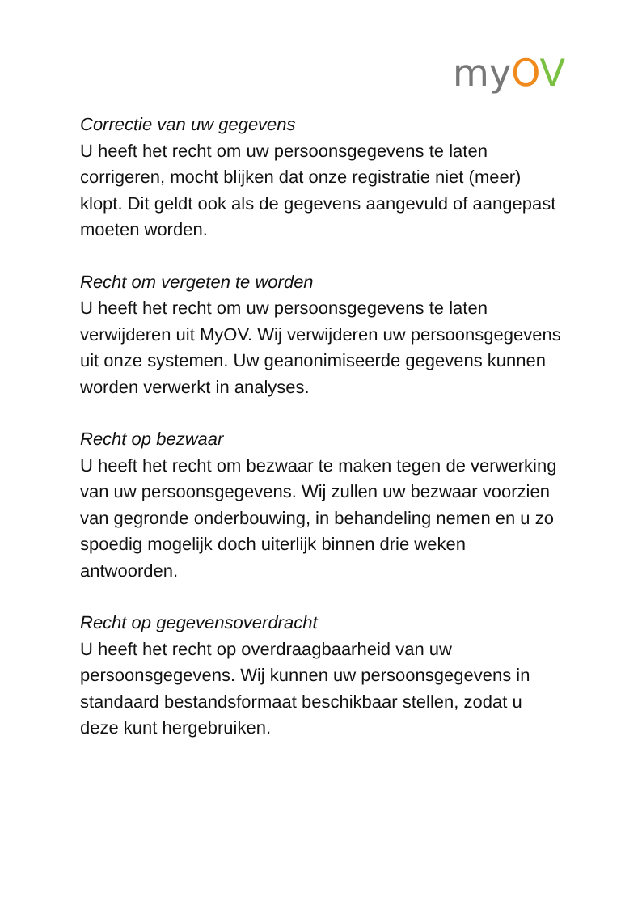myOV
Correctie van uw gegevens
U heeft het recht om uw persoonsgegevens te laten corrigeren, mocht blijken dat onze registratie niet (meer) klopt. Dit geldt ook als de gegevens aangevuld of aangepast moeten worden.
Recht om vergeten te worden
U heeft het recht om uw persoonsgegevens te laten verwijderen uit MyOV. Wij verwijderen uw persoonsgegevens uit onze systemen. Uw geanonimiseerde gegevens kunnen worden verwerkt in analyses.
Recht op bezwaar
U heeft het recht om bezwaar te maken tegen de verwerking van uw persoonsgegevens. Wij zullen uw bezwaar voorzien van gegronde onderbouwing, in behandeling nemen en u zo spoedig mogelijk doch uiterlijk binnen drie weken antwoorden.
Recht op gegevensoverdracht
U heeft het recht op overdraagbaarheid van uw persoonsgegevens. Wij kunnen uw persoonsgegevens in standaard bestandsformaat beschikbaar stellen, zodat u deze kunt hergebruiken.